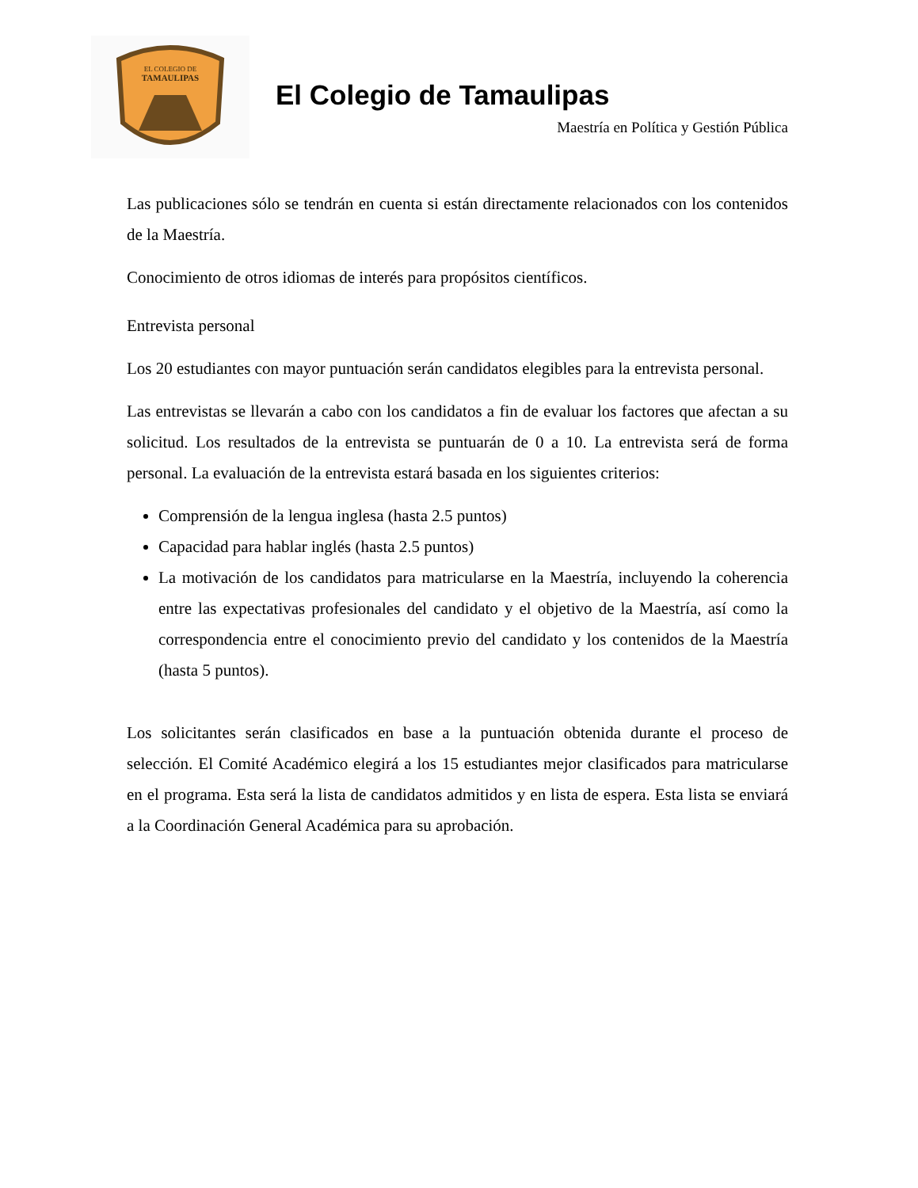EL COLEGIO DE
TAMAULIPAS
El Colegio de Tamaulipas
Maestría en Política y Gestión Pública
Las publicaciones sólo se tendrán en cuenta si están directamente relacionados con los contenidos de la Maestría.
Conocimiento de otros idiomas de interés para propósitos científicos.
Entrevista personal
Los 20 estudiantes con mayor puntuación serán candidatos elegibles para la entrevista personal.
Las entrevistas se llevarán a cabo con los candidatos a fin de evaluar los factores que afectan a su solicitud. Los resultados de la entrevista se puntuarán de 0 a 10. La entrevista será de forma personal. La evaluación de la entrevista estará basada en los siguientes criterios:
Comprensión de la lengua inglesa (hasta 2.5 puntos)
Capacidad para hablar inglés (hasta 2.5 puntos)
La motivación de los candidatos para matricularse en la Maestría, incluyendo la coherencia entre las expectativas profesionales del candidato y el objetivo de la Maestría, así como la correspondencia entre el conocimiento previo del candidato y los contenidos de la Maestría (hasta 5 puntos).
Los solicitantes serán clasificados en base a la puntuación obtenida durante el proceso de selección. El Comité Académico elegirá a los 15 estudiantes mejor clasificados para matricularse en el programa. Esta será la lista de candidatos admitidos y en lista de espera. Esta lista se enviará a la Coordinación General Académica para su aprobación.